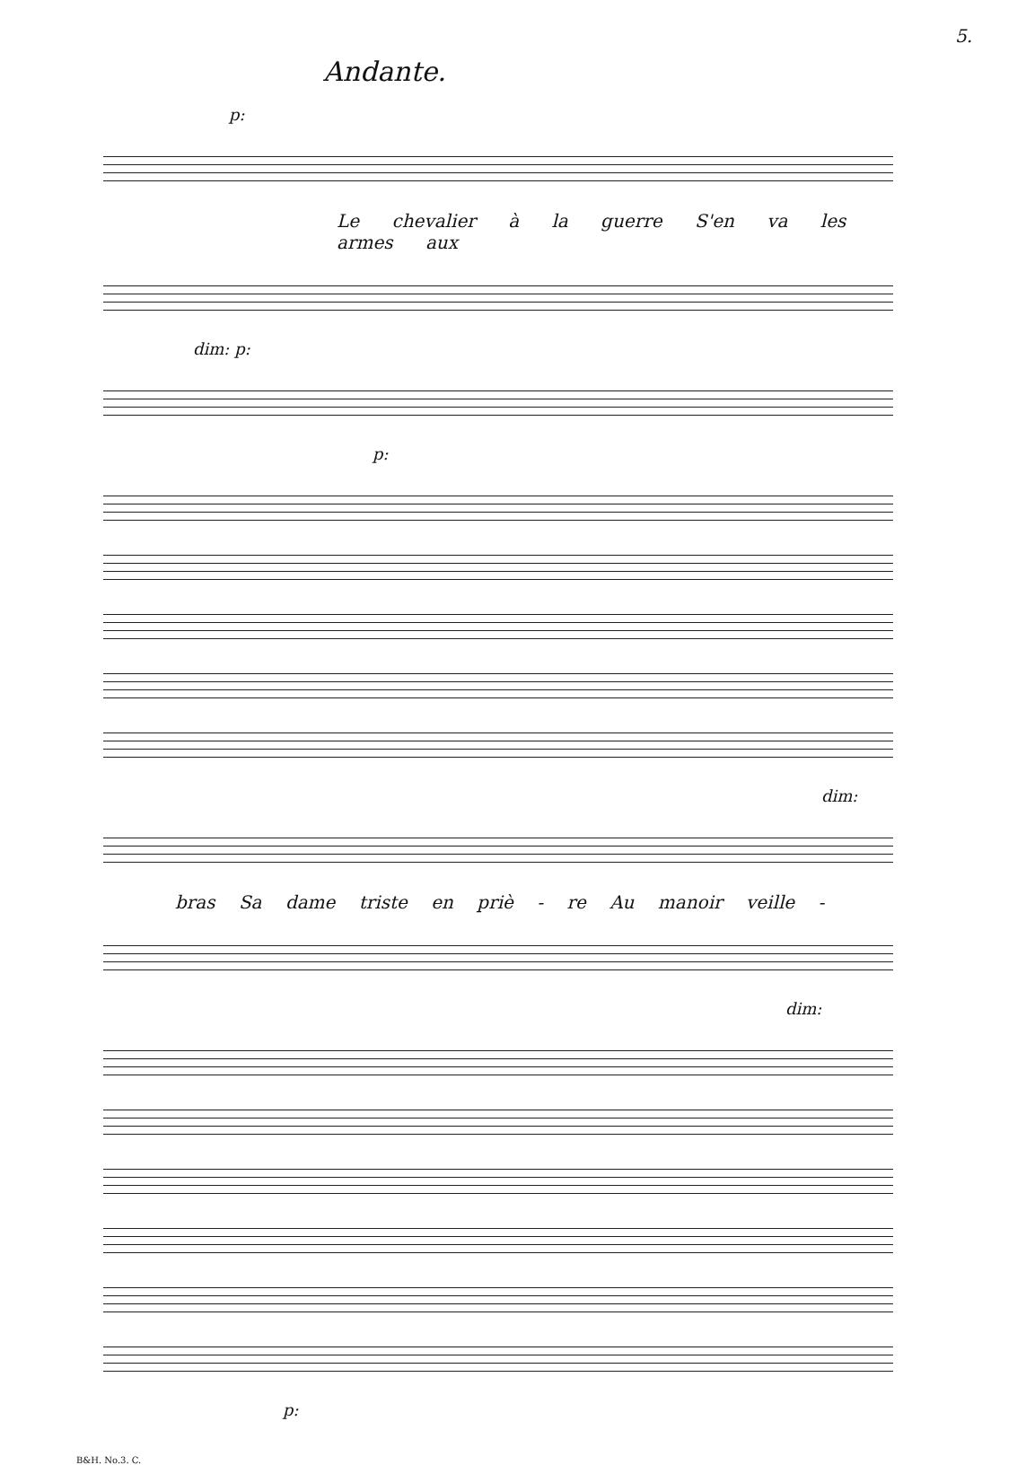5.
Andante.
p:
Le chevalier à la guerre S'en va les armes aux
dim: p:
p:
dim:
bras Sa dame triste en priè - re Au manoir veille -
dim:
p:
B&H. No.3. C.